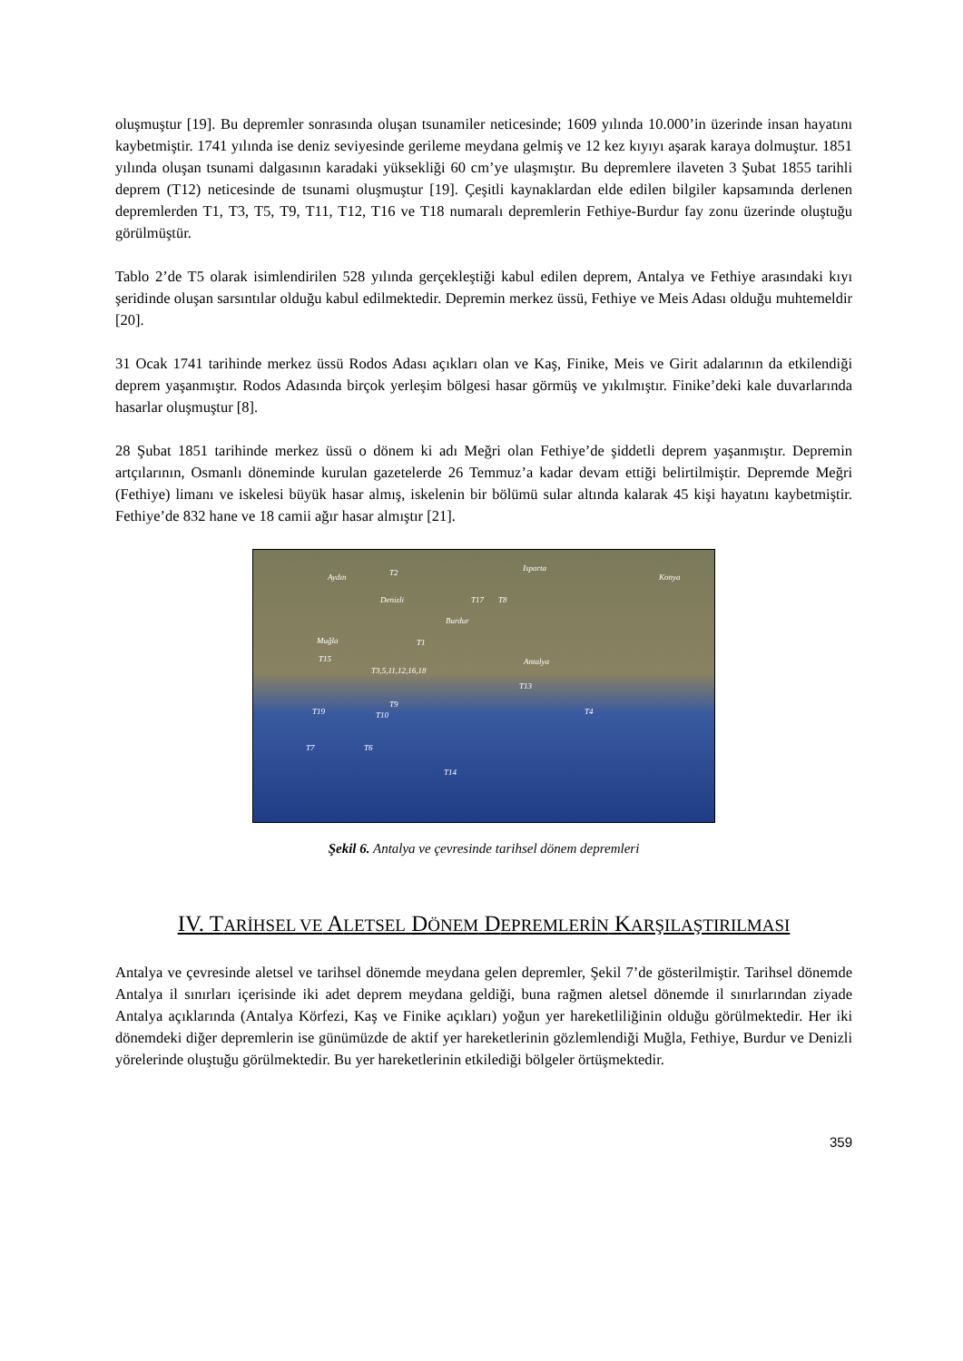oluşmuştur [19]. Bu depremler sonrasında oluşan tsunamiler neticesinde; 1609 yılında 10.000’in üzerinde insan hayatını kaybetmiştir. 1741 yılında ise deniz seviyesinde gerileme meydana gelmiş ve 12 kez kıyıyı aşarak karaya dolmuştur. 1851 yılında oluşan tsunami dalgasının karadaki yüksekliği 60 cm’ye ulaşmıştır. Bu depremlere ilaveten 3 Şubat 1855 tarihli deprem (T12) neticesinde de tsunami oluşmuştur [19]. Çeşitli kaynaklardan elde edilen bilgiler kapsamında derlenen depremlerden T1, T3, T5, T9, T11, T12, T16 ve T18 numaralı depremlerin Fethiye-Burdur fay zonu üzerinde oluştuğu görülmüştür.
Tablo 2’de T5 olarak isimlendirilen 528 yılında gerçekleştiği kabul edilen deprem, Antalya ve Fethiye arasındaki kıyı şeridinde oluşan sarsıntılar olduğu kabul edilmektedir. Depremin merkez üssü, Fethiye ve Meis Adası olduğu muhtemeldir [20].
31 Ocak 1741 tarihinde merkez üssü Rodos Adası açıkları olan ve Kaş, Finike, Meis ve Girit adalarının da etkilendiği deprem yaşanmıştır. Rodos Adasında birçok yerleşim bölgesi hasar görmüş ve yıkılmıştır. Finike’deki kale duvarlarında hasarlar oluşmuştur [8].
28 Şubat 1851 tarihinde merkez üssü o dönem ki adı Meğri olan Fethiye’de şiddetli deprem yaşanmıştır. Depremin artçılarının, Osmanlı döneminde kurulan gazetelerde 26 Temmuz’a kadar devam ettiği belirtilmiştir. Depremde Meğri (Fethiye) limanı ve iskelesi büyük hasar almış, iskelenin bir bölümü sular altında kalarak 45 kişi hayatını kaybetmiştir. Fethiye’de 832 hane ve 18 camii ağır hasar almıştır [21].
Aydın T2 Isparta
Konya
Denizli T17 T8
Burdur
Muğla T1
T15
T3,5,11,12,16,18
Antalya
T13
T9
T4 T19 T10
T7 T6
T14
Şekil 6. Antalya ve çevresinde tarihsel dönem depremleri
IV. TARİHSEL VE ALETSEL DÖNEM DEPREMLERİN KARŞILAŞTIRILMASI
Antalya ve çevresinde aletsel ve tarihsel dönemde meydana gelen depremler, Şekil 7’de gösterilmiştir. Tarihsel dönemde Antalya il sınırları içerisinde iki adet deprem meydana geldiği, buna rağmen aletsel dönemde il sınırlarından ziyade Antalya açıklarında (Antalya Körfezi, Kaş ve Finike açıkları) yoğun yer hareketliliğinin olduğu görülmektedir. Her iki dönemdeki diğer depremlerin ise günümüzde de aktif yer hareketlerinin gözlemlendiği Muğla, Fethiye, Burdur ve Denizli yörelerinde oluştuğu görülmektedir. Bu yer hareketlerinin etkilediği bölgeler örtüşmektedir.
359